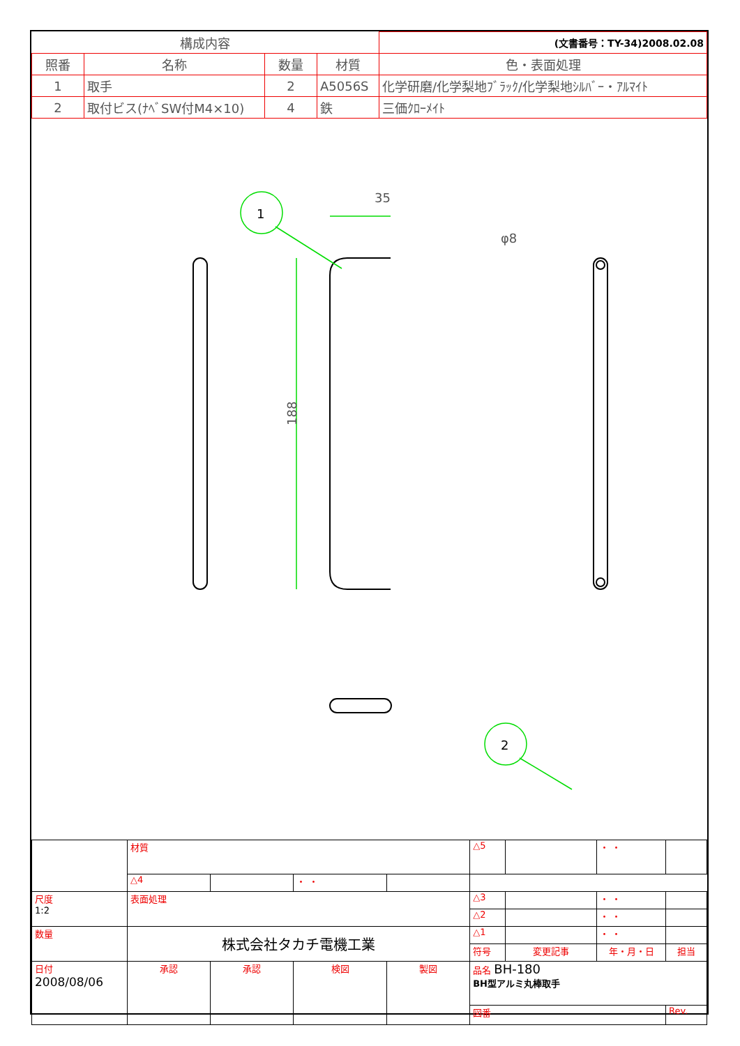| 構成内容 | | | | (文書番号：TY-34)2008.02.08 |
| --- | --- | --- | --- | --- |
| 照番 | 名称 | 数量 | 材質 | 色・表面処理 |
| 1 | 取手 | 2 | A5056S | 化学研磨/化学梨地ﾌﾞﾗｯｸ/化学梨地ｼﾙﾊﾞｰ・ｱﾙﾏｲﾄ |
| 2 | 取付ビス(ﾅﾍﾞSW付M4×10) | 4 | 鉄 | 三価ｸﾛｰﾒｲﾄ |
35
φ8
1
2
188
| | 材質 | | | | △5 | | ・ ・ | |
| | | | | | △4 | | ・ ・ | |
| 尺度 1:2 | 表面処理 | | | | △3 | | ・ ・ | |
| | | | | | △2 | | ・ ・ | |
| 数量 | 株式会社タカチ電機工業 | | | | △1 | | ・ ・ | |
| | | | | | 符号 | 変更記事 | 年・月・日 | 担当 |
| 日付 2008/08/06 | 承認 | 承認 | 検図 | 製図 | 品名 BH-180 BH型アルミ丸棒取手 | | | |
| | | | | | 図番 | | | Rev. |